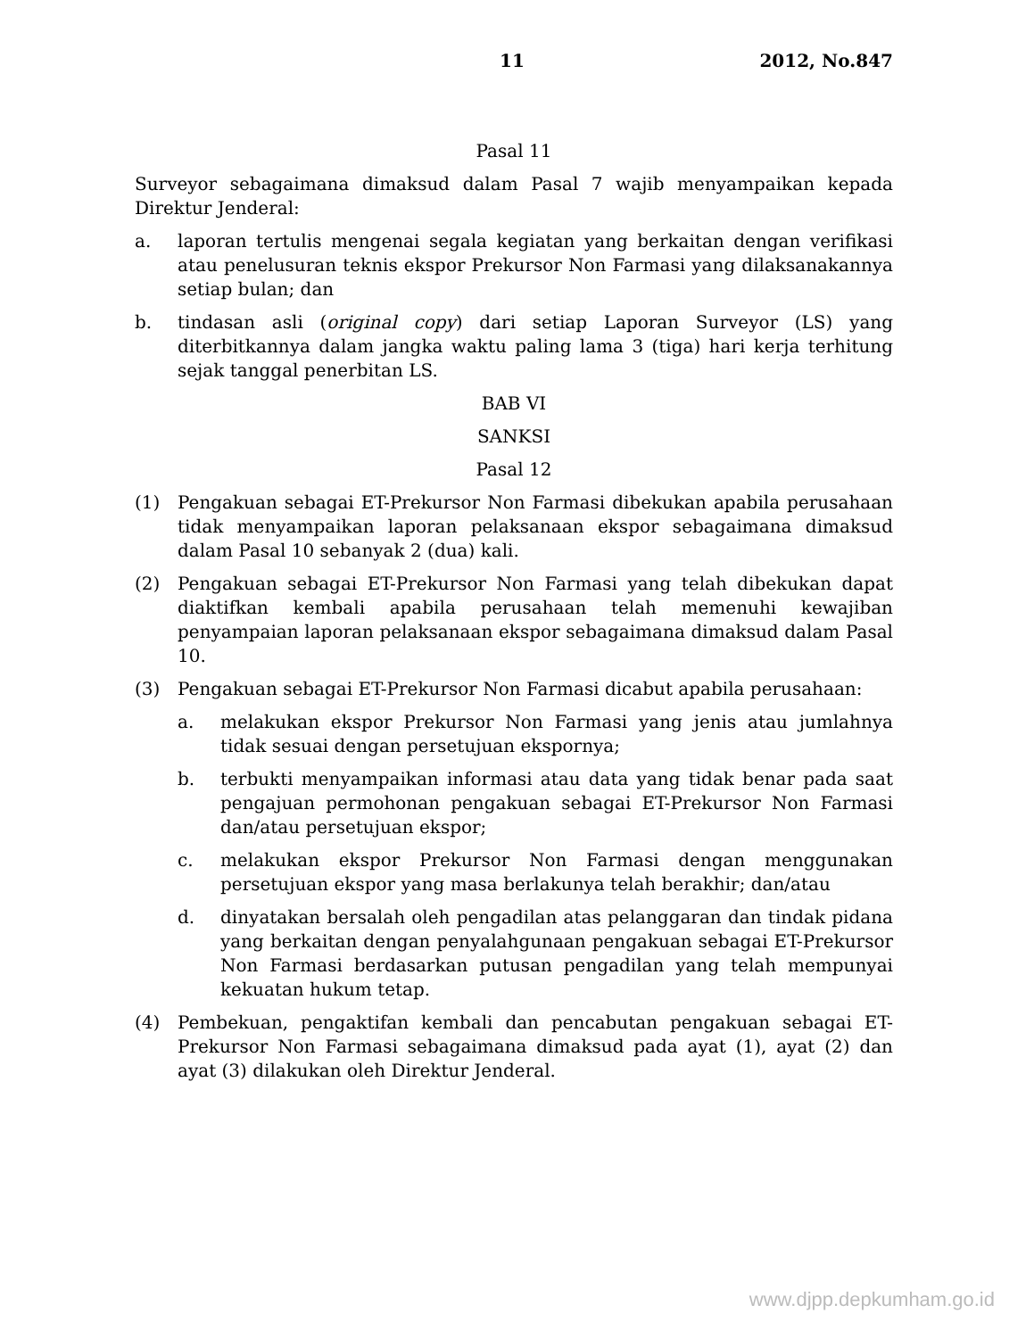11 2012, No.847
Pasal 11
Surveyor sebagaimana dimaksud dalam Pasal 7 wajib menyampaikan kepada Direktur Jenderal:
a. laporan tertulis mengenai segala kegiatan yang berkaitan dengan verifikasi atau penelusuran teknis ekspor Prekursor Non Farmasi yang dilaksanakannya setiap bulan; dan
b. tindasan asli (original copy) dari setiap Laporan Surveyor (LS) yang diterbitkannya dalam jangka waktu paling lama 3 (tiga) hari kerja terhitung sejak tanggal penerbitan LS.
BAB VI
SANKSI
Pasal 12
(1) Pengakuan sebagai ET-Prekursor Non Farmasi dibekukan apabila perusahaan tidak menyampaikan laporan pelaksanaan ekspor sebagaimana dimaksud dalam Pasal 10 sebanyak 2 (dua) kali.
(2) Pengakuan sebagai ET-Prekursor Non Farmasi yang telah dibekukan dapat diaktifkan kembali apabila perusahaan telah memenuhi kewajiban penyampaian laporan pelaksanaan ekspor sebagaimana dimaksud dalam Pasal 10.
(3) Pengakuan sebagai ET-Prekursor Non Farmasi dicabut apabila perusahaan:
a. melakukan ekspor Prekursor Non Farmasi yang jenis atau jumlahnya tidak sesuai dengan persetujuan ekspornya;
b. terbukti menyampaikan informasi atau data yang tidak benar pada saat pengajuan permohonan pengakuan sebagai ET-Prekursor Non Farmasi dan/atau persetujuan ekspor;
c. melakukan ekspor Prekursor Non Farmasi dengan menggunakan persetujuan ekspor yang masa berlakunya telah berakhir; dan/atau
d. dinyatakan bersalah oleh pengadilan atas pelanggaran dan tindak pidana yang berkaitan dengan penyalahgunaan pengakuan sebagai ET-Prekursor Non Farmasi berdasarkan putusan pengadilan yang telah mempunyai kekuatan hukum tetap.
(4) Pembekuan, pengaktifan kembali dan pencabutan pengakuan sebagai ET-Prekursor Non Farmasi sebagaimana dimaksud pada ayat (1), ayat (2) dan ayat (3) dilakukan oleh Direktur Jenderal.
www.djpp.depkumham.go.id